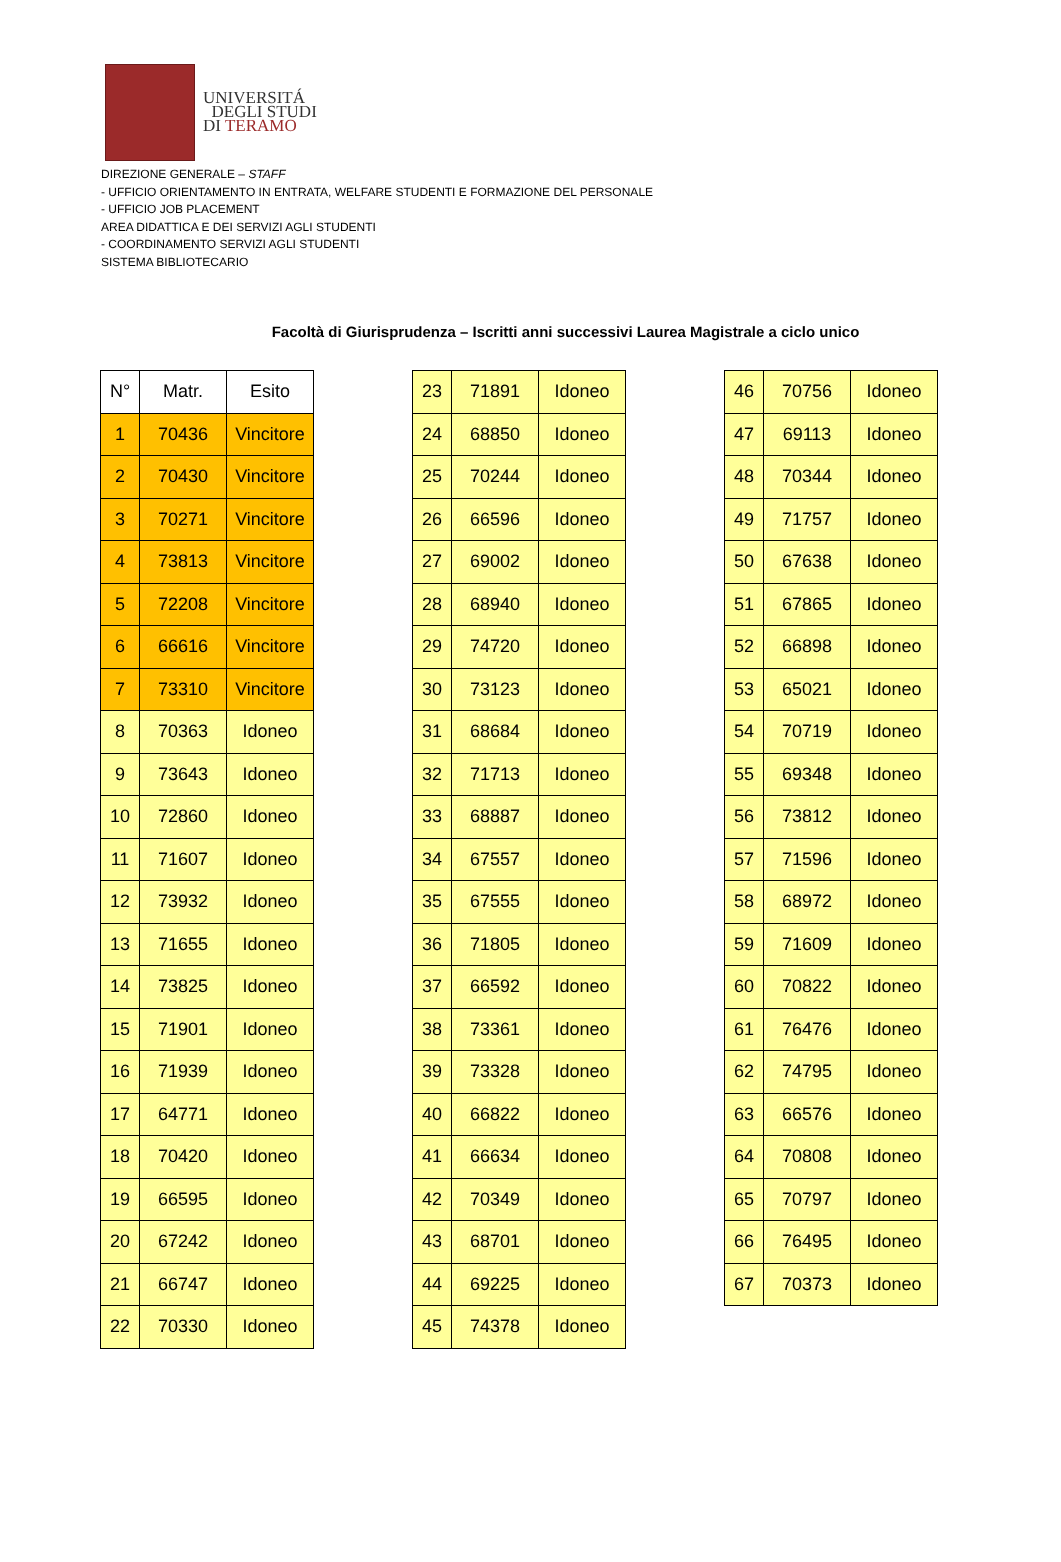UNIVERSITÁ
DEGLI STUDI
DI TERAMO
DIREZIONE GENERALE – STAFF
- UFFICIO ORIENTAMENTO IN ENTRATA, WELFARE STUDENTI E FORMAZIONE DEL PERSONALE
- UFFICIO JOB PLACEMENT
AREA DIDATTICA E DEI SERVIZI AGLI STUDENTI
- COORDINAMENTO SERVIZI AGLI STUDENTI
SISTEMA BIBLIOTECARIO
Facoltà di Giurisprudenza – Iscritti anni successivi Laurea Magistrale a ciclo unico
| N° | Matr. | Esito |
| --- | --- | --- |
| 1 | 70436 | Vincitore |
| 2 | 70430 | Vincitore |
| 3 | 70271 | Vincitore |
| 4 | 73813 | Vincitore |
| 5 | 72208 | Vincitore |
| 6 | 66616 | Vincitore |
| 7 | 73310 | Vincitore |
| 8 | 70363 | Idoneo |
| 9 | 73643 | Idoneo |
| 10 | 72860 | Idoneo |
| 11 | 71607 | Idoneo |
| 12 | 73932 | Idoneo |
| 13 | 71655 | Idoneo |
| 14 | 73825 | Idoneo |
| 15 | 71901 | Idoneo |
| 16 | 71939 | Idoneo |
| 17 | 64771 | Idoneo |
| 18 | 70420 | Idoneo |
| 19 | 66595 | Idoneo |
| 20 | 67242 | Idoneo |
| 21 | 66747 | Idoneo |
| 22 | 70330 | Idoneo |
| 23 | 71891 | Idoneo |
| 24 | 68850 | Idoneo |
| 25 | 70244 | Idoneo |
| 26 | 66596 | Idoneo |
| 27 | 69002 | Idoneo |
| 28 | 68940 | Idoneo |
| 29 | 74720 | Idoneo |
| 30 | 73123 | Idoneo |
| 31 | 68684 | Idoneo |
| 32 | 71713 | Idoneo |
| 33 | 68887 | Idoneo |
| 34 | 67557 | Idoneo |
| 35 | 67555 | Idoneo |
| 36 | 71805 | Idoneo |
| 37 | 66592 | Idoneo |
| 38 | 73361 | Idoneo |
| 39 | 73328 | Idoneo |
| 40 | 66822 | Idoneo |
| 41 | 66634 | Idoneo |
| 42 | 70349 | Idoneo |
| 43 | 68701 | Idoneo |
| 44 | 69225 | Idoneo |
| 45 | 74378 | Idoneo |
| 46 | 70756 | Idoneo |
| 47 | 69113 | Idoneo |
| 48 | 70344 | Idoneo |
| 49 | 71757 | Idoneo |
| 50 | 67638 | Idoneo |
| 51 | 67865 | Idoneo |
| 52 | 66898 | Idoneo |
| 53 | 65021 | Idoneo |
| 54 | 70719 | Idoneo |
| 55 | 69348 | Idoneo |
| 56 | 73812 | Idoneo |
| 57 | 71596 | Idoneo |
| 58 | 68972 | Idoneo |
| 59 | 71609 | Idoneo |
| 60 | 70822 | Idoneo |
| 61 | 76476 | Idoneo |
| 62 | 74795 | Idoneo |
| 63 | 66576 | Idoneo |
| 64 | 70808 | Idoneo |
| 65 | 70797 | Idoneo |
| 66 | 76495 | Idoneo |
| 67 | 70373 | Idoneo |